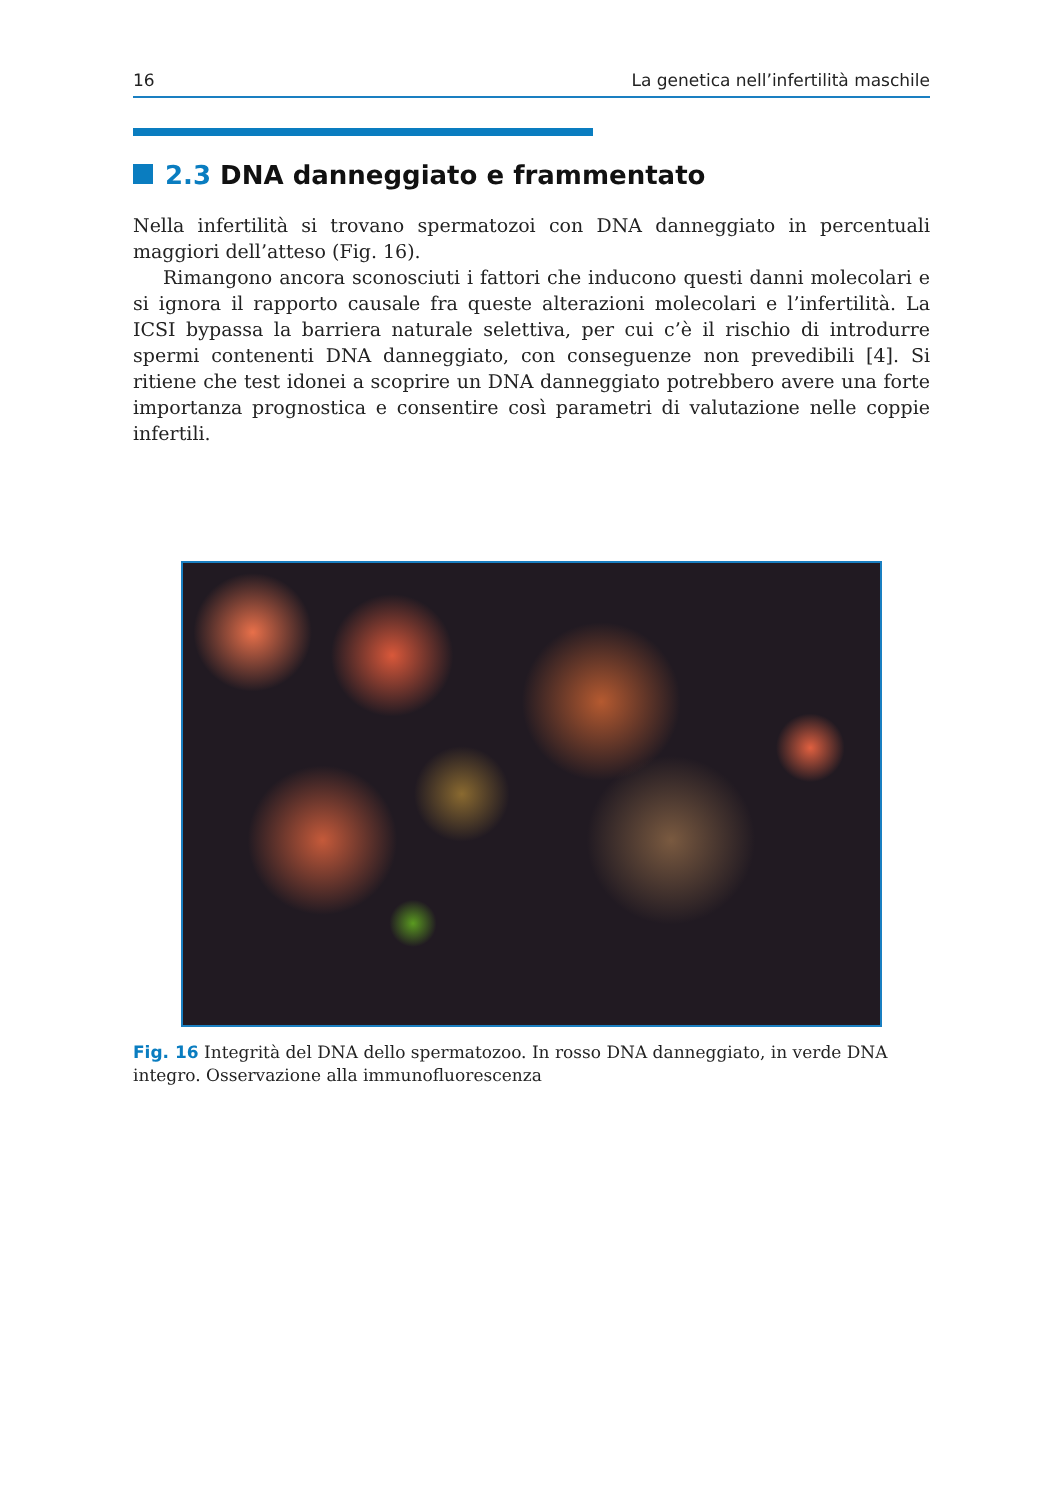16 La genetica nell’infertilità maschile
2.3 DNA danneggiato e frammentato
Nella infertilità si trovano spermatozoi con DNA danneggiato in percentuali maggiori dell’atteso (Fig. 16).
Rimangono ancora sconosciuti i fattori che inducono questi danni molecolari e si ignora il rapporto causale fra queste alterazioni molecolari e l’infertilità. La ICSI bypassa la barriera naturale selettiva, per cui c’è il rischio di introdurre spermi contenenti DNA danneggiato, con conseguenze non prevedibili [4]. Si ritiene che test idonei a scoprire un DNA danneggiato potrebbero avere una forte importanza prognostica e consentire così parametri di valutazione nelle coppie infertili.
Fig. 16 Integrità del DNA dello spermatozoo. In rosso DNA danneggiato, in verde DNA integro. Osservazione alla immunofluorescenza